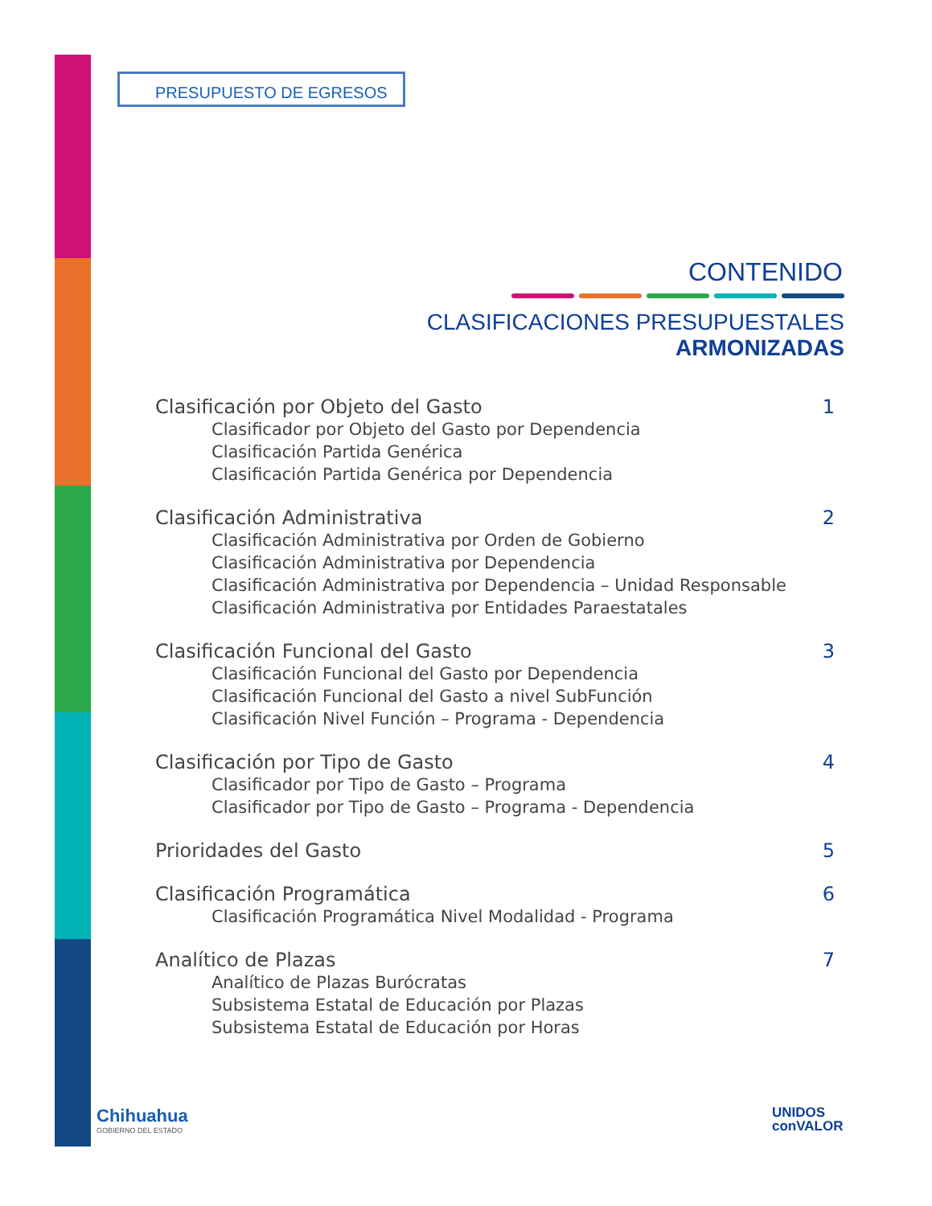PRESUPUESTO DE EGRESOS
CONTENIDO
CLASIFICACIONES PRESUPUESTALES ARMONIZADAS
Clasificación por Objeto del Gasto
Clasificador por Objeto del Gasto por Dependencia
Clasificación Partida Genérica
Clasificación Partida Genérica por Dependencia
1
Clasificación Administrativa
Clasificación Administrativa por Orden de Gobierno
Clasificación Administrativa por Dependencia
Clasificación Administrativa por Dependencia – Unidad Responsable
Clasificación Administrativa por Entidades Paraestatales
2
Clasificación Funcional del Gasto
Clasificación Funcional del Gasto por Dependencia
Clasificación Funcional del Gasto a nivel SubFunción
Clasificación Nivel Función – Programa - Dependencia
3
Clasificación por Tipo de Gasto
Clasificador por Tipo de Gasto – Programa
Clasificador por Tipo de Gasto – Programa - Dependencia
4
Prioridades del Gasto 5
Clasificación Programática
Clasificación Programática Nivel Modalidad - Programa
6
Analítico de Plazas
Analítico de Plazas Burócratas
Subsistema Estatal de Educación por Plazas
Subsistema Estatal de Educación por Horas
7
Chihuahua
GOBIERNO DEL ESTADO
UNIDOS
conVALOR